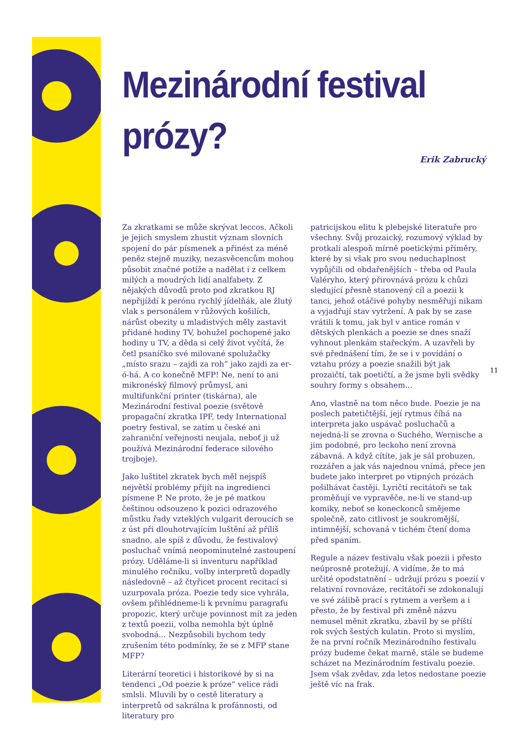Mezinárodní festival prózy?
Erik Zabrucký
Za zkratkami se může skrývat leccos. Ačkoli je jejich smyslem zhustit význam slovních spojení do pár písmenek a přinést za méně peněz stejně muziky, nezasvěcencům mohou působit značné potíže a nadělat i z celkem milých a moudrých lidí analfabety. Z nějakých důvodů proto pod zkratkou RJ nepřijíždí k perónu rychlý jídelňák, ale žlutý vlak s personálem v růžových košilích, nárůst obezity u mladistvých měly zastavit přidané hodiny TV, bohužel pochopené jako hodiny u TV, a děda si celý život vyčítá, že četl psaníčko své milované spolužačky „místo srazu – zajdi za roh“ jako zajdi za er-ó-há. A co konečně MFP! Ne, není to ani mikronéský filmový průmysl, ani multifunkční printer (tiskárna), ale Mezinárodní festival poezie (světově propagační zkratka IPF, tedy International poetry festival, se zatím u české ani zahraniční veřejnosti neujala, neboť ji už používá Mezinárodní federace silového trojboje).
Jako luštitel zkratek bych měl nejspíš největší problémy přijít na ingredienci písmene P. Ne proto, že je pé matkou češtinou odsouzeno k pozici odrazového můstku řady vzteklých vulgarit deroucích se z úst při dlouhotrvajícím luštění až příliš snadno, ale spíš z důvodu, že festivalový posluchač vnímá neopominutelné zastoupení prózy. Uděláme-li si inventuru například minulého ročníku, volby interpretů dopadly následovně – až čtyřicet procent recitací si uzurpovala próza. Poezie tedy sice vyhrála, ovšem přihlédneme-li k prvnímu paragrafu propozic, který určuje povinnost mít za jeden z textů poezii, volba nemohla být úplně svobodná... Nezpůsobili bychom tedy zrušením této podmínky, že se z MFP stane MFP?
Literární teoretici i historikové by si na tendenci „Od poezie k próze“ velice rádi smlsli. Mluvili by o cestě literatury a interpretů od sakrálna k profánnosti, od literatury pro
patricijskou elitu k plebejské literatuře pro všechny. Svůj prozaický, rozumový výklad by protkali alespoň mírně poetickými příměry, které by si však pro svou neduchaplnost vypůjčili od obdařenějších – třeba od Paula Valéryho, který přirovnává prózu k chůzi sledující přesně stanovený cíl a poezii k tanci, jehož otáčivé pohyby nesměřují nikam a vyjadřují stav vytržení. A pak by se zase vrátili k tomu, jak byl v antice román v dětských plenkách a poezie se dnes snaží vyhnout plenkám stařeckým. A uzavřeli by své přednášení tím, že se i v povídání o vztahu prózy a poezie snažili být jak prozaičtí, tak poetičtí, a že jsme byli svědky souhry formy s obsahem...
Ano, vlastně na tom něco bude. Poezie je na poslech patetičtější, její rytmus číhá na interpreta jako uspávač posluchačů a nejedná-li se zrovna o Suchého, Wernische a jim podobné, pro leckoho není zrovna zábavná. A když cítíte, jak je sál probuzen, rozzářen a jak vás najednou vnímá, přece jen budete jako interpret po vtipných prózách pošilhávat častěji. Lyričtí recitátoři se tak proměňují ve vypravěče, ne-li ve stand-up komiky, neboť se koneckonců smějeme společně, zato citlivost je soukromější, intimnější, schovaná v tichém čtení doma před spaním.
Regule a název festivalu však poezii i přesto neúprosně protežují. A vidíme, že to má určité opodstatnění – udržují prózu s poezií v relativní rovnováze, recitátoři se zdokonalují ve své zálibě prací s rytmem a veršem a i přesto, že by festival při změně názvu nemusel měnit zkratku, zbavil by se příští rok svých šestých kulatin. Proto si myslím, že na první ročník Mezinárodního festivalu prózy budeme čekat marně, stále se budeme scházet na Mezinárodním festivalu poezie. Jsem však zvědav, zda letos nedostane poezie ještě víc na frak.
11